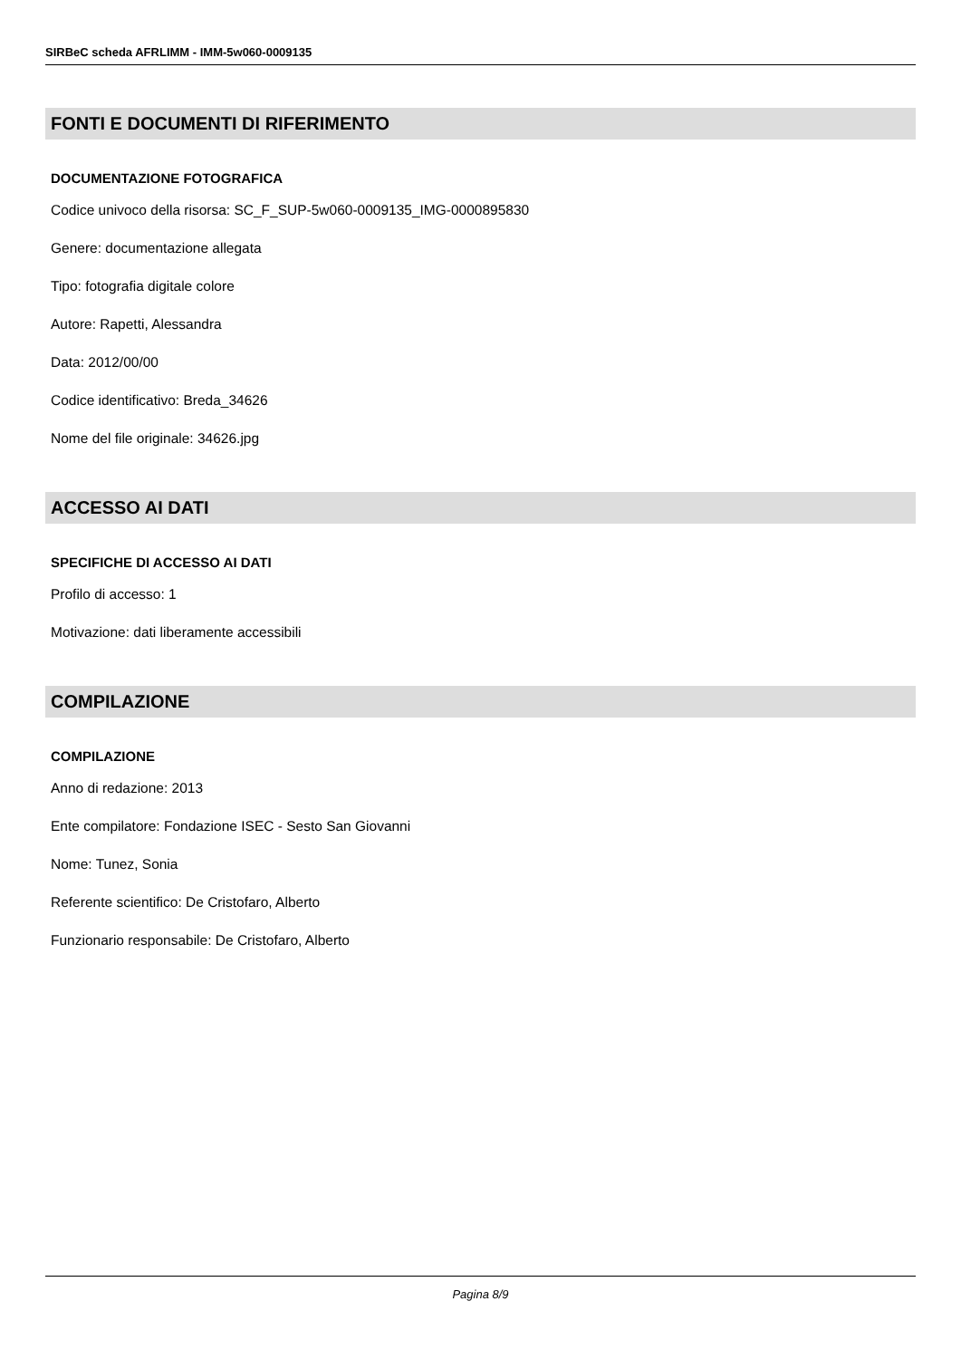SIRBeC scheda AFRLIMM - IMM-5w060-0009135
FONTI E DOCUMENTI DI RIFERIMENTO
DOCUMENTAZIONE FOTOGRAFICA
Codice univoco della risorsa: SC_F_SUP-5w060-0009135_IMG-0000895830
Genere: documentazione allegata
Tipo: fotografia digitale colore
Autore: Rapetti, Alessandra
Data: 2012/00/00
Codice identificativo: Breda_34626
Nome del file originale: 34626.jpg
ACCESSO AI DATI
SPECIFICHE DI ACCESSO AI DATI
Profilo di accesso: 1
Motivazione: dati liberamente accessibili
COMPILAZIONE
COMPILAZIONE
Anno di redazione: 2013
Ente compilatore: Fondazione ISEC - Sesto San Giovanni
Nome: Tunez, Sonia
Referente scientifico: De Cristofaro, Alberto
Funzionario responsabile: De Cristofaro, Alberto
Pagina 8/9